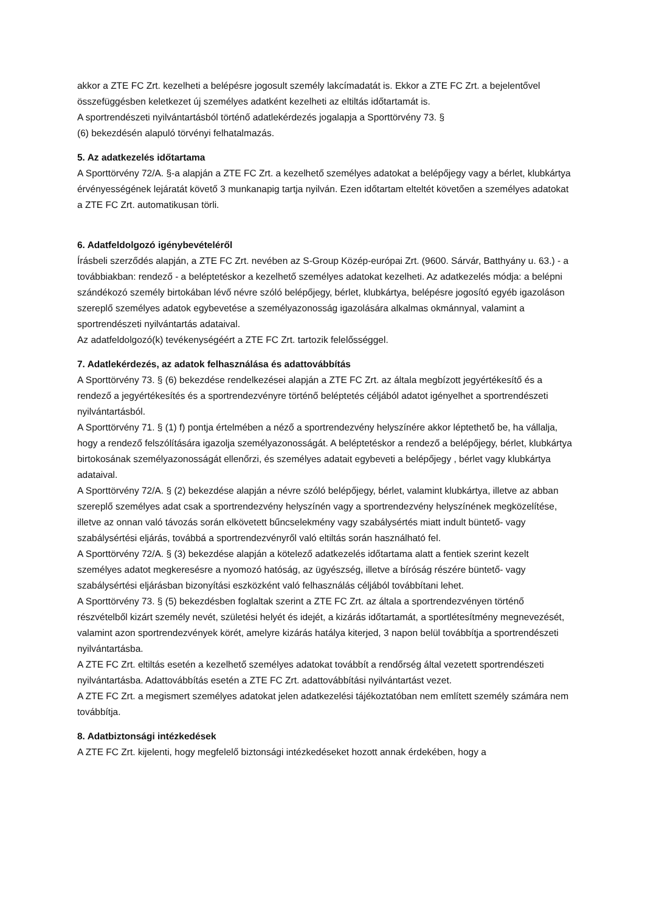akkor a ZTE FC Zrt. kezelheti a belépésre jogosult személy lakcímadatát is. Ekkor a ZTE FC Zrt. a bejelentővel összefüggésben keletkezet új személyes adatként kezelheti az eltiltás időtartamát is.
A sportrendészeti nyilvántartásból történő adatlekérdezés jogalapja a Sporttörvény 73. §
(6) bekezdésén alapuló törvényi felhatalmazás.
5. Az adatkezelés időtartama
A Sporttörvény 72/A. §-a alapján a ZTE FC Zrt. a kezelhető személyes adatokat a belépőjegy vagy a bérlet, klubkártya érvényességének lejáratát követő 3 munkanapig tartja nyilván. Ezen időtartam elteltét követően a személyes adatokat a ZTE FC Zrt. automatikusan törli.
6. Adatfeldolgozó igénybevételéről
Írásbeli szerződés alapján, a ZTE FC Zrt. nevében az S-Group Közép-európai Zrt. (9600. Sárvár, Batthyány u. 63.) - a továbbiakban: rendező - a beléptetéskor a kezelhető személyes adatokat kezelheti. Az adatkezelés módja: a belépni szándékozó személy birtokában lévő névre szóló belépőjegy, bérlet, klubkártya, belépésre jogosító egyéb igazoláson szereplő személyes adatok egybevetése a személyazonosság igazolására alkalmas okmánnyal, valamint a sportrendészeti nyilvántartás adataival.
Az adatfeldolgozó(k) tevékenységéért a ZTE FC Zrt. tartozik felelősséggel.
7. Adatlekérdezés, az adatok felhasználása és adattovábbítás
A Sporttörvény 73. § (6) bekezdése rendelkezései alapján a ZTE FC Zrt. az általa megbízott jegyértékesítő és a rendező a jegyértékesítés és a sportrendezvényre történő beléptetés céljából adatot igényelhet a sportrendészeti nyilvántartásból.
A Sporttörvény 71. § (1) f) pontja értelmében a néző a sportrendezvény helyszínére akkor léptethető be, ha vállalja, hogy a rendező felszólítására igazolja személyazonosságát. A beléptetéskor a rendező a belépőjegy, bérlet, klubkártya birtokosának személyazonosságát ellenőrzi, és személyes adatait egybeveti a belépőjegy , bérlet vagy klubkártya adataival.
A Sporttörvény 72/A. § (2) bekezdése alapján a névre szóló belépőjegy, bérlet, valamint klubkártya, illetve az abban szereplő személyes adat csak a sportrendezvény helyszínén vagy a sportrendezvény helyszínének megközelítése, illetve az onnan való távozás során elkövetett bűncselekmény vagy szabálysértés miatt indult büntető- vagy szabálysértési eljárás, továbbá a sportrendezvényről való eltiltás során használható fel.
A Sporttörvény 72/A. § (3) bekezdése alapján a kötelező adatkezelés időtartama alatt a fentiek szerint kezelt személyes adatot megkeresésre a nyomozó hatóság, az ügyészség, illetve a bíróság részére büntető- vagy szabálysértési eljárásban bizonyítási eszközként való felhasználás céljából továbbítani lehet.
A Sporttörvény 73. § (5) bekezdésben foglaltak szerint a ZTE FC Zrt. az általa a sportrendezvényen történő részvételből kizárt személy nevét, születési helyét és idejét, a kizárás időtartamát, a sportlétesítmény megnevezését, valamint azon sportrendezvények körét, amelyre kizárás hatálya kiterjed, 3 napon belül továbbítja a sportrendészeti nyilvántartásba.
A ZTE FC Zrt. eltiltás esetén a kezelhető személyes adatokat továbbít a rendőrség által vezetett sportrendészeti nyilvántartásba. Adattovábbítás esetén a ZTE FC Zrt. adattovábbítási nyilvántartást vezet.
A ZTE FC Zrt. a megismert személyes adatokat jelen adatkezelési tájékoztatóban nem említett személy számára nem továbbítja.
8. Adatbiztonsági intézkedések
A ZTE FC Zrt. kijelenti, hogy megfelelő biztonsági intézkedéseket hozott annak érdekében, hogy a